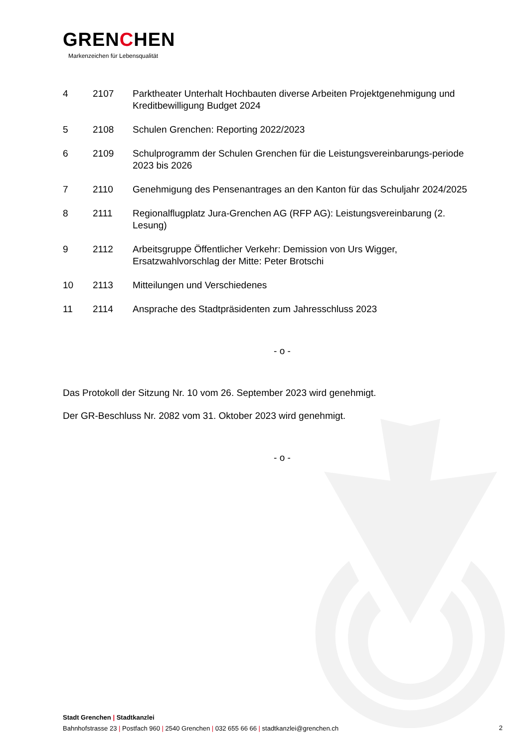GRENCHEN
Markenzeichen für Lebensqualität
4 2107 Parktheater Unterhalt Hochbauten diverse Arbeiten Projektgenehmigung und Kreditbewilligung Budget 2024
5 2108 Schulen Grenchen: Reporting 2022/2023
6 2109 Schulprogramm der Schulen Grenchen für die Leistungsvereinbarungs-periode 2023 bis 2026
7 2110 Genehmigung des Pensenantrages an den Kanton für das Schuljahr 2024/2025
8 2111 Regionalflugplatz Jura-Grenchen AG (RFP AG): Leistungsvereinbarung (2. Lesung)
9 2112 Arbeitsgruppe Öffentlicher Verkehr: Demission von Urs Wigger, Ersatzwahlvorschlag der Mitte: Peter Brotschi
10 2113 Mitteilungen und Verschiedenes
11 2114 Ansprache des Stadtpräsidenten zum Jahresschluss 2023
- o -
Das Protokoll der Sitzung Nr. 10 vom 26. September 2023 wird genehmigt.
Der GR-Beschluss Nr. 2082 vom 31. Oktober 2023 wird genehmigt.
- o -
Stadt Grenchen | Stadtkanzlei
Bahnhofstrasse 23 | Postfach 960 | 2540 Grenchen | 032 655 66 66 | stadtkanzlei@grenchen.ch
2